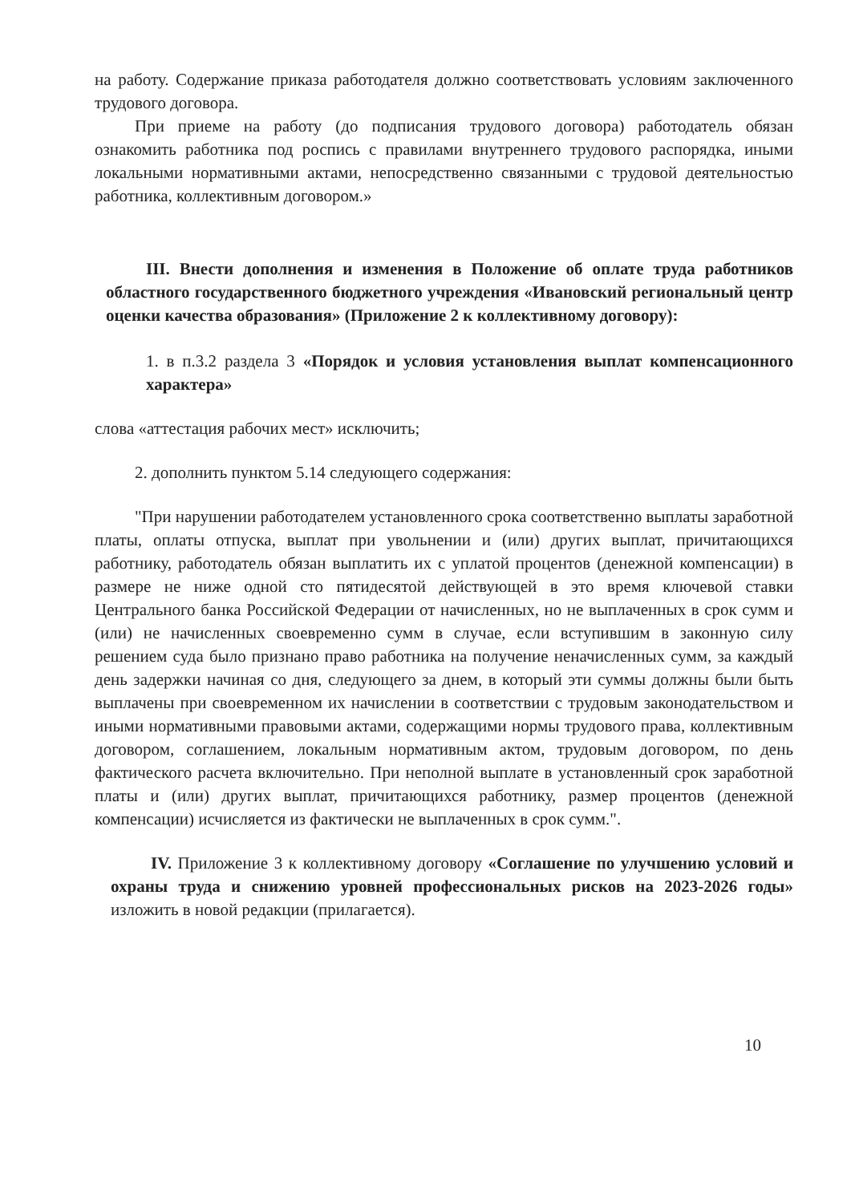на работу. Содержание приказа работодателя должно соответствовать условиям заключенного трудового договора.
При приеме на работу (до подписания трудового договора) работодатель обязан ознакомить работника под роспись с правилами внутреннего трудового распорядка, иными локальными нормативными актами, непосредственно связанными с трудовой деятельностью работника, коллективным договором.»
III. Внести дополнения и изменения в Положение об оплате труда работников областного государственного бюджетного учреждения «Ивановский региональный центр оценки качества образования» (Приложение 2 к коллективному договору):
1. в п.3.2 раздела 3 «Порядок и условия установления выплат компенсационного характера»
слова «аттестация рабочих мест» исключить;
2. дополнить пунктом 5.14 следующего содержания:
"При нарушении работодателем установленного срока соответственно выплаты заработной платы, оплаты отпуска, выплат при увольнении и (или) других выплат, причитающихся работнику, работодатель обязан выплатить их с уплатой процентов (денежной компенсации) в размере не ниже одной сто пятидесятой действующей в это время ключевой ставки Центрального банка Российской Федерации от начисленных, но не выплаченных в срок сумм и (или) не начисленных своевременно сумм в случае, если вступившим в законную силу решением суда было признано право работника на получение неначисленных сумм, за каждый день задержки начиная со дня, следующего за днем, в который эти суммы должны были быть выплачены при своевременном их начислении в соответствии с трудовым законодательством и иными нормативными правовыми актами, содержащими нормы трудового права, коллективным договором, соглашением, локальным нормативным актом, трудовым договором, по день фактического расчета включительно. При неполной выплате в установленный срок заработной платы и (или) других выплат, причитающихся работнику, размер процентов (денежной компенсации) исчисляется из фактически не выплаченных в срок сумм.".
IV. Приложение 3 к коллективному договору «Соглашение по улучшению условий и охраны труда и снижению уровней профессиональных рисков на 2023-2026 годы» изложить в новой редакции (прилагается).
10